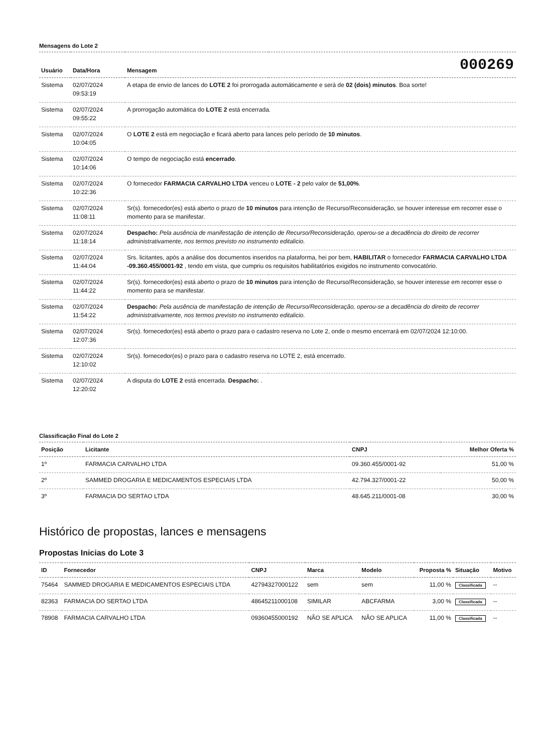Mensagens do Lote 2
| Usuário | Data/Hora | Mensagem | 000269 |
| --- | --- | --- | --- |
| Sistema | 02/07/2024 09:53:19 | A etapa de envio de lances do LOTE 2 foi prorrogada automáticamente e será de 02 (dois) minutos . Boa sorte! | |
| Sistema | 02/07/2024 09:55:22 | A prorrogação automática do LOTE 2 está encerrada. | |
| Sistema | 02/07/2024 10:04:05 | O LOTE 2 está em negociação e ficará aberto para lances pelo período de 10 minutos . | |
| Sistema | 02/07/2024 10:14:06 | O tempo de negociação está encerrado . | |
| Sistema | 02/07/2024 10:22:36 | O fornecedor FARMACIA CARVALHO LTDA venceu o LOTE - 2 pelo valor de 51,00% . | |
| Sistema | 02/07/2024 11:08:11 | Sr(s). fornecedor(es) está aberto o prazo de 10 minutos para intenção de Recurso/Reconsideração, se houver interesse em recorrer esse o momento para se manifestar. | |
| Sistema | 02/07/2024 11:18:14 | Despacho: Pela ausência de manifestação de intenção de Recurso/Reconsideração, operou-se a decadência do direito de recorrer administrativamente, nos termos previsto no instrumento editalicio. | |
| Sistema | 02/07/2024 11:44:04 | Srs. licitantes, após a análise dos documentos inseridos na plataforma, hei por bem, HABILITAR o fornecedor FARMACIA CARVALHO LTDA -09.360.455/0001-92 , tendo em vista, que cumpriu os requisitos habilitatórios exigidos no instrumento convocatório. | |
| Sistema | 02/07/2024 11:44:22 | Sr(s). fornecedor(es) está aberto o prazo de 10 minutos para intenção de Recurso/Reconsideração, se houver interesse em recorrer esse o momento para se manifestar. | |
| Sistema | 02/07/2024 11:54:22 | Despacho: Pela ausência de manifestação de intenção de Recurso/Reconsideração, operou-se a decadência do direito de recorrer administrativamente, nos termos previsto no instrumento editalicio. | |
| Sistema | 02/07/2024 12:07:36 | Sr(s). fornecedor(es) está aberto o prazo para o cadastro reserva no Lote 2, onde o mesmo encerrará em 02/07/2024 12:10:00. | |
| Sistema | 02/07/2024 12:10:02 | Sr(s). fornecedor(es) o prazo para o cadastro reserva no LOTE 2, está encerrado. | |
| Sistema | 02/07/2024 12:20:02 | A disputa do LOTE 2 está encerrada. Despacho: . | |
Classificação Final do Lote 2
| Posição | Licitante | CNPJ | Melhor Oferta % |
| --- | --- | --- | --- |
| 1º | FARMACIA CARVALHO LTDA | 09.360.455/0001-92 | 51,00 % |
| 2º | SAMMED DROGARIA E MEDICAMENTOS ESPECIAIS LTDA | 42.794.327/0001-22 | 50,00 % |
| 3º | FARMACIA DO SERTAO LTDA | 48.645.211/0001-08 | 30,00 % |
Histórico de propostas, lances e mensagens
Propostas Inicias do Lote 3
| ID | Fornecedor | CNPJ | Marca | Modelo | Proposta % | Situação | Motivo |
| --- | --- | --- | --- | --- | --- | --- | --- |
| 75464 | SAMMED DROGARIA E MEDICAMENTOS ESPECIAIS LTDA | 42794327000122 | sem | sem | 11,00 % | Classificada | -- |
| 82363 | FARMACIA DO SERTAO LTDA | 48645211000108 | SIMILAR | ABCFARMA | 3,00 % | Classificada | -- |
| 78908 | FARMACIA CARVALHO LTDA | 09360455000192 | NÃO SE APLICA | NÃO SE APLICA | 11,00 % | Classificada | -- |